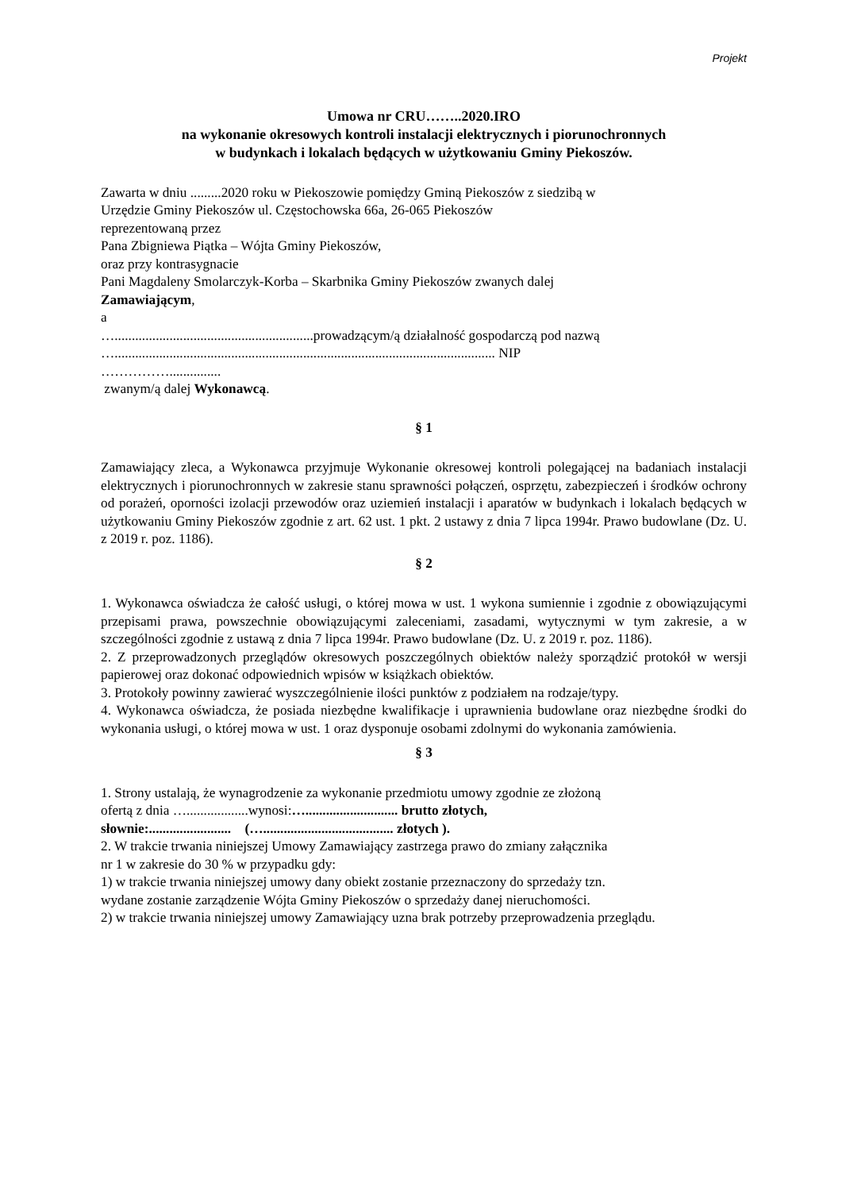Projekt
Umowa nr CRU……..2020.IRO
na wykonanie okresowych kontroli instalacji elektrycznych i piorunochronnych
w budynkach i lokalach będących w użytkowaniu Gminy Piekoszów.
Zawarta w dniu .........2020 roku w Piekoszowie pomiędzy Gminą Piekoszów z siedzibą w
Urzędzie Gminy Piekoszów ul. Częstochowska 66a, 26-065 Piekoszów
reprezentowaną przez
Pana Zbigniewa Piątka – Wójta Gminy Piekoszów,
oraz przy kontrasygnacie
Pani Magdaleny Smolarczyk-Korba – Skarbnika Gminy Piekoszów zwanych dalej
Zamawiającym,
a
…..........................................................prowadzącym/ą działalność gospodarczą pod nazwą
…............................................................................................................... NIP
……………...............
zwanym/ą dalej Wykonawcą.
§ 1
Zamawiający zleca, a Wykonawca przyjmuje Wykonanie okresowej kontroli polegającej na badaniach instalacji elektrycznych i piorunochronnych w zakresie stanu sprawności połączeń, osprzętu, zabezpieczeń i środków ochrony od porażeń, oporności izolacji przewodów oraz uziemień instalacji i aparatów w budynkach i lokalach będących w użytkowaniu Gminy Piekoszów zgodnie z art. 62 ust. 1 pkt. 2 ustawy z dnia 7 lipca 1994r. Prawo budowlane (Dz. U. z 2019 r. poz. 1186).
§ 2
1. Wykonawca oświadcza że całość usługi, o której mowa w ust. 1 wykona sumiennie i zgodnie z obowiązującymi przepisami prawa, powszechnie obowiązującymi zaleceniami, zasadami, wytycznymi w tym zakresie, a w szczególności zgodnie z ustawą z dnia 7 lipca 1994r. Prawo budowlane (Dz. U. z 2019 r. poz. 1186).
2. Z przeprowadzonych przeglądów okresowych poszczególnych obiektów należy sporządzić protokół w wersji papierowej oraz dokonać odpowiednich wpisów w książkach obiektów.
3. Protokoły powinny zawierać wyszczególnienie ilości punktów z podziałem na rodzaje/typy.
4. Wykonawca oświadcza, że posiada niezbędne kwalifikacje i uprawnienia budowlane oraz niezbędne środki do wykonania usługi, o której mowa w ust. 1 oraz dysponuje osobami zdolnymi do wykonania zamówienia.
§ 3
1. Strony ustalają, że wynagrodzenie za wykonanie przedmiotu umowy zgodnie ze złożoną
ofertą z dnia …..................wynosi:…........................... brutto złotych,
słownie:........................ (…...................................... złotych ).
2. W trakcie trwania niniejszej Umowy Zamawiający zastrzega prawo do zmiany załącznika
nr 1 w zakresie do 30 % w przypadku gdy:
1) w trakcie trwania niniejszej umowy dany obiekt zostanie przeznaczony do sprzedaży tzn.
wydane zostanie zarządzenie Wójta Gminy Piekoszów o sprzedaży danej nieruchomości.
2) w trakcie trwania niniejszej umowy Zamawiający uzna brak potrzeby przeprowadzenia przeglądu.